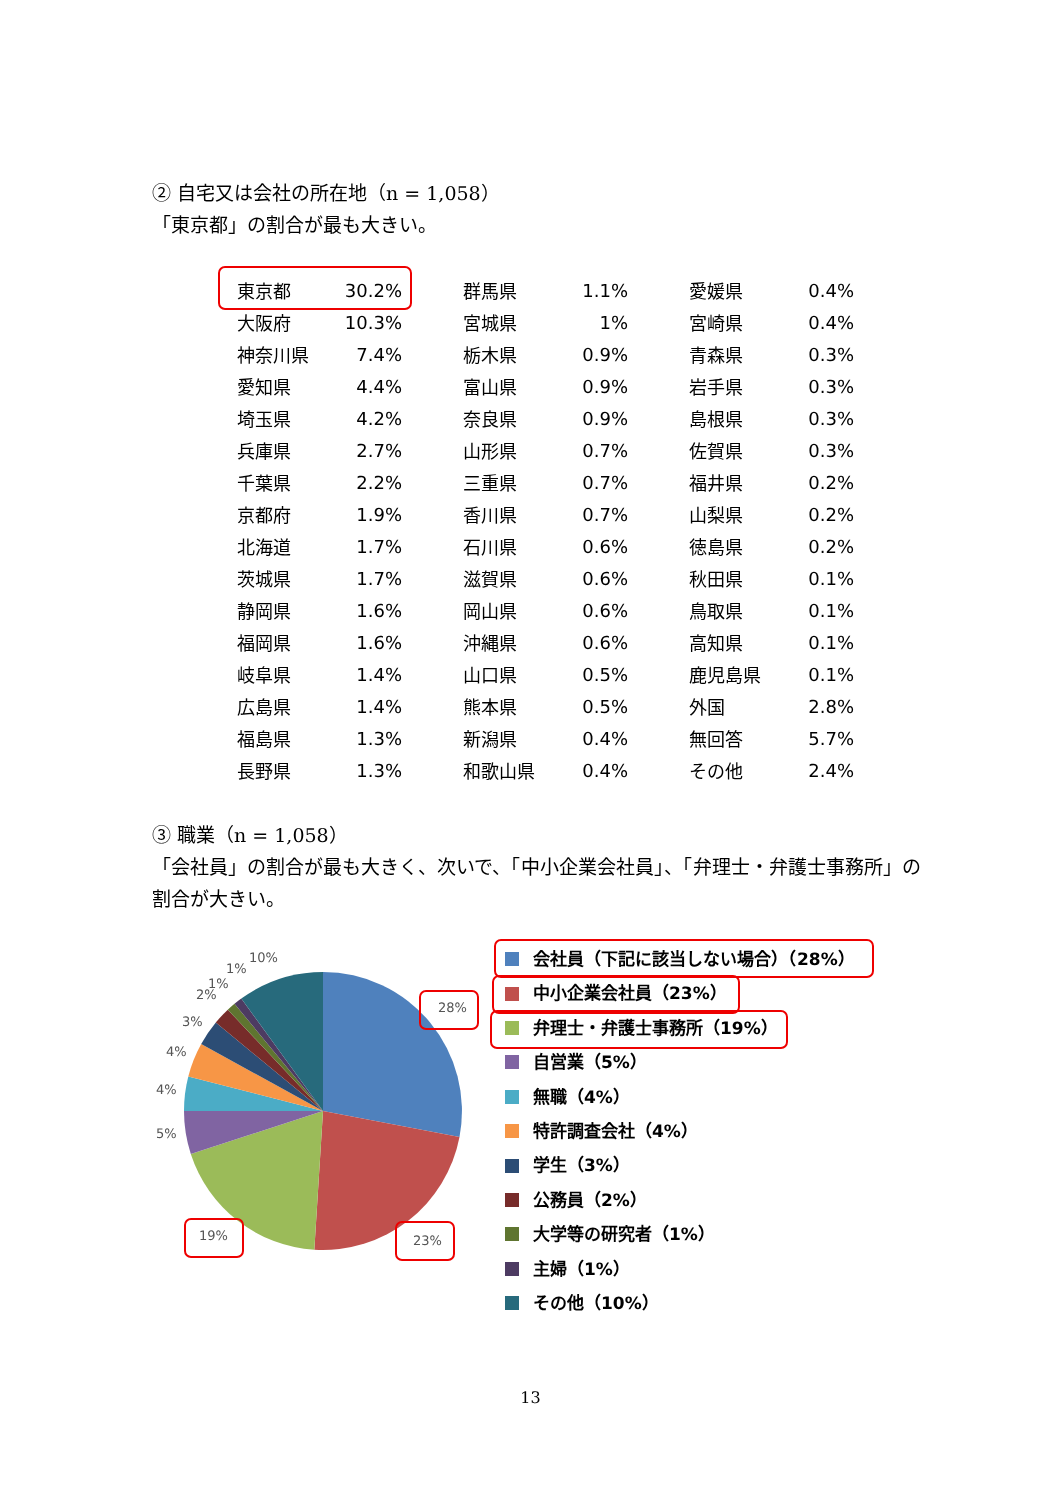② 自宅又は会社の所在地（n = 1,058）
「東京都」の割合が最も大きい。
| 東京都 | 30.2% | 群馬県 | 1.1% | 愛媛県 | 0.4% |
| 大阪府 | 10.3% | 宮城県 | 1% | 宮崎県 | 0.4% |
| 神奈川県 | 7.4% | 栃木県 | 0.9% | 青森県 | 0.3% |
| 愛知県 | 4.4% | 富山県 | 0.9% | 岩手県 | 0.3% |
| 埼玉県 | 4.2% | 奈良県 | 0.9% | 島根県 | 0.3% |
| 兵庫県 | 2.7% | 山形県 | 0.7% | 佐賀県 | 0.3% |
| 千葉県 | 2.2% | 三重県 | 0.7% | 福井県 | 0.2% |
| 京都府 | 1.9% | 香川県 | 0.7% | 山梨県 | 0.2% |
| 北海道 | 1.7% | 石川県 | 0.6% | 徳島県 | 0.2% |
| 茨城県 | 1.7% | 滋賀県 | 0.6% | 秋田県 | 0.1% |
| 静岡県 | 1.6% | 岡山県 | 0.6% | 鳥取県 | 0.1% |
| 福岡県 | 1.6% | 沖縄県 | 0.6% | 高知県 | 0.1% |
| 岐阜県 | 1.4% | 山口県 | 0.5% | 鹿児島県 | 0.1% |
| 広島県 | 1.4% | 熊本県 | 0.5% | 外国 | 2.8% |
| 福島県 | 1.3% | 新潟県 | 0.4% | 無回答 | 5.7% |
| 長野県 | 1.3% | 和歌山県 | 0.4% | その他 | 2.4% |
③ 職業（n = 1,058）
「会社員」の割合が最も大きく、次いで、「中小企業会社員」、「弁理士・弁護士事務所」の割合が大きい。
10%
1%
1%
2%
3%
4%
4%
5%
28%
23%
19%
会社員（下記に該当しない場合）（28%）
中小企業会社員（23%）
弁理士・弁護士事務所（19%）
自営業（5%）
無職（4%）
特許調査会社（4%）
学生（3%）
公務員（2%）
大学等の研究者（1%）
主婦（1%）
その他（10%）
13